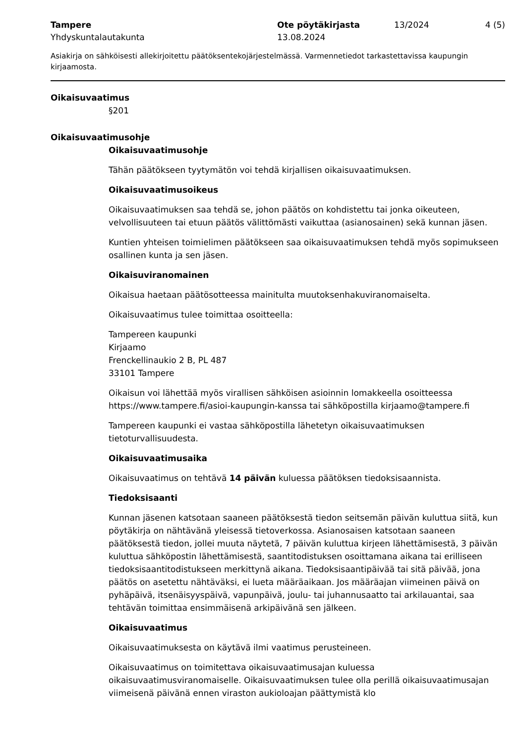Tampere
Yhdyskuntalautakunta
Ote pöytäkirjasta
13.08.2024
13/2024 4 (5)
Asiakirja on sähköisesti allekirjoitettu päätöksentekojärjestelmässä. Varmennetiedot tarkastettavissa kaupungin kirjaamosta.
Oikaisuvaatimus
§201
Oikaisuvaatimusohje
Oikaisuvaatimusohje
Tähän päätökseen tyytymätön voi tehdä kirjallisen oikaisuvaatimuksen.
Oikaisuvaatimusoikeus
Oikaisuvaatimuksen saa tehdä se, johon päätös on kohdistettu tai jonka oikeuteen, velvollisuuteen tai etuun päätös välittömästi vaikuttaa (asianosainen) sekä kunnan jäsen.
Kuntien yhteisen toimielimen päätökseen saa oikaisuvaatimuksen tehdä myös sopimukseen osallinen kunta ja sen jäsen.
Oikaisuviranomainen
Oikaisua haetaan päätösotteessa mainitulta muutoksenhakuviranomaiselta.
Oikaisuvaatimus tulee toimittaa osoitteella:
Tampereen kaupunki
Kirjaamo
Frenckellinaukio 2 B, PL 487
33101 Tampere
Oikaisun voi lähettää myös virallisen sähköisen asioinnin lomakkeella osoitteessa https://www.tampere.fi/asioi-kaupungin-kanssa tai sähköpostilla kirjaamo@tampere.fi
Tampereen kaupunki ei vastaa sähköpostilla lähetetyn oikaisuvaatimuksen tietoturvallisuudesta.
Oikaisuvaatimusaika
Oikaisuvaatimus on tehtävä 14 päivän kuluessa päätöksen tiedoksisaannista.
Tiedoksisaanti
Kunnan jäsenen katsotaan saaneen päätöksestä tiedon seitsemän päivän kuluttua siitä, kun pöytäkirja on nähtävänä yleisessä tietoverkossa. Asianosaisen katsotaan saaneen päätöksestä tiedon, jollei muuta näytetä, 7 päivän kuluttua kirjeen lähettämisestä, 3 päivän kuluttua sähköpostin lähettämisestä, saantitodistuksen osoittamana aikana tai erilliseen tiedoksisaantitodistukseen merkittynä aikana. Tiedoksisaantipäivää tai sitä päivää, jona päätös on asetettu nähtäväksi, ei lueta määräaikaan. Jos määräajan viimeinen päivä on pyhäpäivä, itsenäisyyspäivä, vapunpäivä, joulu- tai juhannusaatto tai arkilauantai, saa tehtävän toimittaa ensimmäisenä arkipäivänä sen jälkeen.
Oikaisuvaatimus
Oikaisuvaatimuksesta on käytävä ilmi vaatimus perusteineen.
Oikaisuvaatimus on toimitettava oikaisuvaatimusajan kuluessa oikaisuvaatimusviranomaiselle. Oikaisuvaatimuksen tulee olla perillä oikaisuvaatimusajan viimeisenä päivänä ennen viraston aukioloajan päättymistä klo